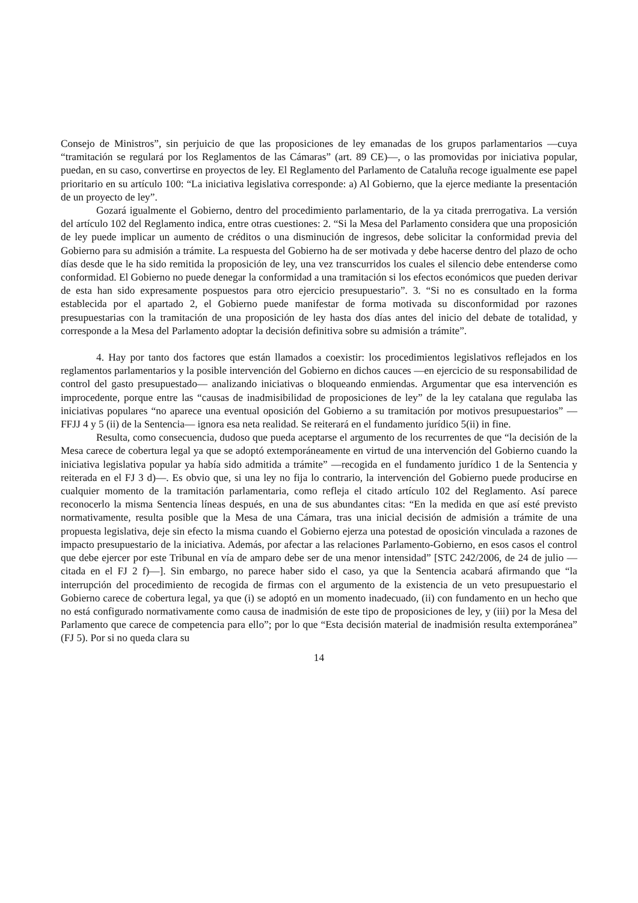Consejo de Ministros”, sin perjuicio de que las proposiciones de ley emanadas de los grupos parlamentarios —cuya “tramitación se regulará por los Reglamentos de las Cámaras” (art. 89 CE)—, o las promovidas por iniciativa popular, puedan, en su caso, convertirse en proyectos de ley. El Reglamento del Parlamento de Cataluña recoge igualmente ese papel prioritario en su artículo 100: “La iniciativa legislativa corresponde: a) Al Gobierno, que la ejerce mediante la presentación de un proyecto de ley”.
Gozará igualmente el Gobierno, dentro del procedimiento parlamentario, de la ya citada prerrogativa. La versión del artículo 102 del Reglamento indica, entre otras cuestiones: 2. “Si la Mesa del Parlamento considera que una proposición de ley puede implicar un aumento de créditos o una disminución de ingresos, debe solicitar la conformidad previa del Gobierno para su admisión a trámite. La respuesta del Gobierno ha de ser motivada y debe hacerse dentro del plazo de ocho días desde que le ha sido remitida la proposición de ley, una vez transcurridos los cuales el silencio debe entenderse como conformidad. El Gobierno no puede denegar la conformidad a una tramitación si los efectos económicos que pueden derivar de esta han sido expresamente pospuestos para otro ejercicio presupuestario”. 3. “Si no es consultado en la forma establecida por el apartado 2, el Gobierno puede manifestar de forma motivada su disconformidad por razones presupuestarias con la tramitación de una proposición de ley hasta dos días antes del inicio del debate de totalidad, y corresponde a la Mesa del Parlamento adoptar la decisión definitiva sobre su admisión a trámite”.
4. Hay por tanto dos factores que están llamados a coexistir: los procedimientos legislativos reflejados en los reglamentos parlamentarios y la posible intervención del Gobierno en dichos cauces —en ejercicio de su responsabilidad de control del gasto presupuestado— analizando iniciativas o bloqueando enmiendas. Argumentar que esa intervención es improcedente, porque entre las “causas de inadmisibilidad de proposiciones de ley” de la ley catalana que regulaba las iniciativas populares “no aparece una eventual oposición del Gobierno a su tramitación por motivos presupuestarios” —FFJJ 4 y 5 (ii) de la Sentencia— ignora esa neta realidad. Se reiterará en el fundamento jurídico 5(ii) in fine.
Resulta, como consecuencia, dudoso que pueda aceptarse el argumento de los recurrentes de que “la decisión de la Mesa carece de cobertura legal ya que se adoptó extemporáneamente en virtud de una intervención del Gobierno cuando la iniciativa legislativa popular ya había sido admitida a trámite” —recogida en el fundamento jurídico 1 de la Sentencia y reiterada en el FJ 3 d)—. Es obvio que, si una ley no fija lo contrario, la intervención del Gobierno puede producirse en cualquier momento de la tramitación parlamentaria, como refleja el citado artículo 102 del Reglamento. Así parece reconocerlo la misma Sentencia líneas después, en una de sus abundantes citas: “En la medida en que así esté previsto normativamente, resulta posible que la Mesa de una Cámara, tras una inicial decisión de admisión a trámite de una propuesta legislativa, deje sin efecto la misma cuando el Gobierno ejerza una potestad de oposición vinculada a razones de impacto presupuestario de la iniciativa. Además, por afectar a las relaciones Parlamento-Gobierno, en esos casos el control que debe ejercer por este Tribunal en vía de amparo debe ser de una menor intensidad” [STC 242/2006, de 24 de julio —citada en el FJ 2 f)—]. Sin embargo, no parece haber sido el caso, ya que la Sentencia acabará afirmando que “la interrupción del procedimiento de recogida de firmas con el argumento de la existencia de un veto presupuestario el Gobierno carece de cobertura legal, ya que (i) se adoptó en un momento inadecuado, (ii) con fundamento en un hecho que no está configurado normativamente como causa de inadmisión de este tipo de proposiciones de ley, y (iii) por la Mesa del Parlamento que carece de competencia para ello”; por lo que “Esta decisión material de inadmisión resulta extemporánea” (FJ 5). Por si no queda clara su
14